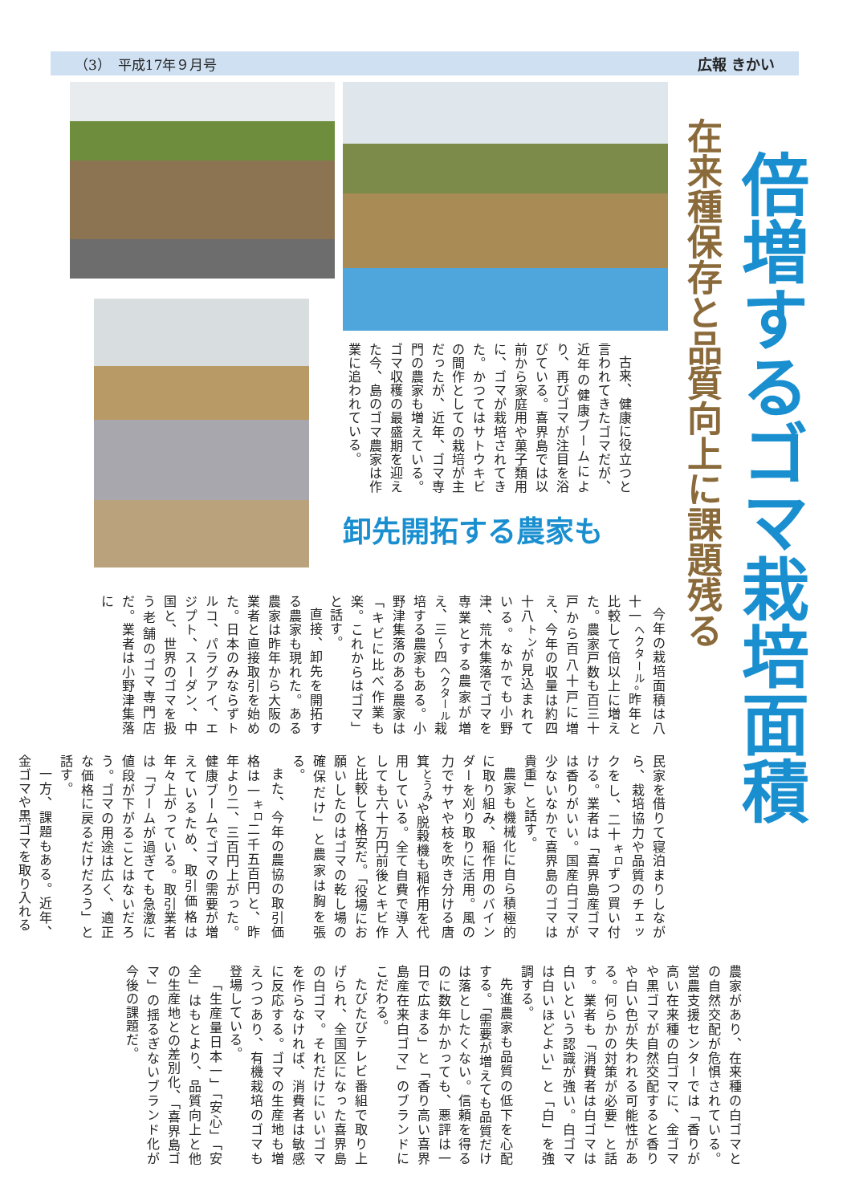（3）　平成17年９月号 広報 きかい
倍増するゴマ栽培面積
在来種保存と品質向上に課題残る
古来、健康に役立つと言われてきたゴマだが、近年の健康ブームにより、再びゴマが注目を浴びている。喜界島では以前から家庭用や菓子類用に、ゴマが栽培されてきた。かつてはサトウキビの間作としての栽培が主だったが、近年、ゴマ専門の農家も増えている。ゴマ収穫の最盛期を迎えた今、島のゴマ農家は作業に追われている。
卸先開拓する農家も
今年の栽培面積は八十一<sup>ヘクタール</sup>。昨年と比較して倍以上に増えた。農家戸数も百三十戸から百八十戸に増え、今年の収量は約四十八<sup>トン</sup>が見込まれている。なかでも小野津、荒木集落でゴマを専業とする農家が増え、三〜四<sup>ヘクタール</sup>栽培する農家もある。小野津集落のある農家は「キビに比べ作業も楽。これからはゴマ」と話す。
直接、卸先を開拓する農家も現れた。ある農家は昨年から大阪の業者と直接取引を始めた。日本のみならずトルコ、パラグアイ、エジプト、スーダン、中国と、世界のゴマを扱う老舗のゴマ専門店だ。業者は小野津集落に
民家を借りて寝泊まりしながら、栽培協力や品質のチェックをし、二十<sup>キロ</sup>ずつ買い付ける。業者は「喜界島産ゴマは香りがいい。国産白ゴマが少ないなかで喜界島のゴマは貴重」と話す。
農家も機械化に自ら積極的に取り組み、稲作用のバインダーを刈り取りに活用。風の力でサヤや枝を吹き分ける唐箕<sup>とうみ</sup>や脱穀機も稲作用を代用している。全て自費で導入しても六十万円前後とキビ作と比較して格安だ。「役場にお願いしたのはゴマの乾し場の確保だけ」と農家は胸を張る。
また、今年の農協の取引価格は一<sup>キロ</sup>二千五百円と、昨年より二、三百円上がった。健康ブームでゴマの需要が増えているため、取引価格は年々上がっている。取引業者は「ブームが過ぎても急激に値段が下がることはないだろう。ゴマの用途は広く、適正な価格に戻るだけだろう」と話す。
一方、課題もある。近年、金ゴマや黒ゴマを取り入れる
農家があり、在来種の白ゴマとの自然交配が危惧されている。営農支援センターでは「香りが高い在来種の白ゴマに、金ゴマや黒ゴマが自然交配すると香りや白い色が失われる可能性がある。何らかの対策が必要」と話す。業者も「消費者は白ゴマは白いという認識が強い。白ゴマは白いほどよい」と「白」を強調する。
先進農家も品質の低下を心配する。「需要が増えても品質だけは落としたくない。信頼を得るのに数年かかっても、悪評は一日で広まる」と「香り高い喜界島産在来白ゴマ」のブランドにこだわる。
たびたびテレビ番組で取り上げられ、全国区になった喜界島の白ゴマ。それだけにいいゴマを作らなければ、消費者は敏感に反応する。ゴマの生産地も増えつつあり、有機栽培のゴマも登場している。
「生産量日本一」「安心」「安全」はもとより、品質向上と他の生産地との差別化、「喜界島ゴマ」の揺るぎないブランド化が今後の課題だ。